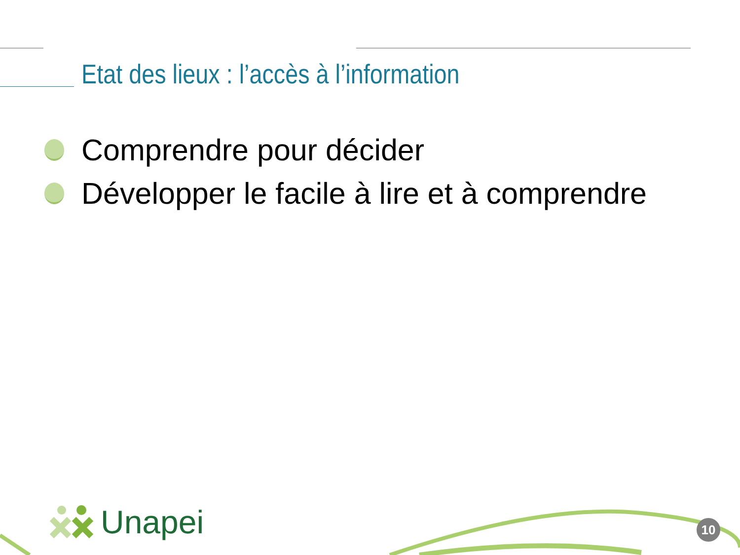Etat des lieux : l’accès à l’information
Comprendre pour décider
Développer le facile à lire et à comprendre
Unapei
10